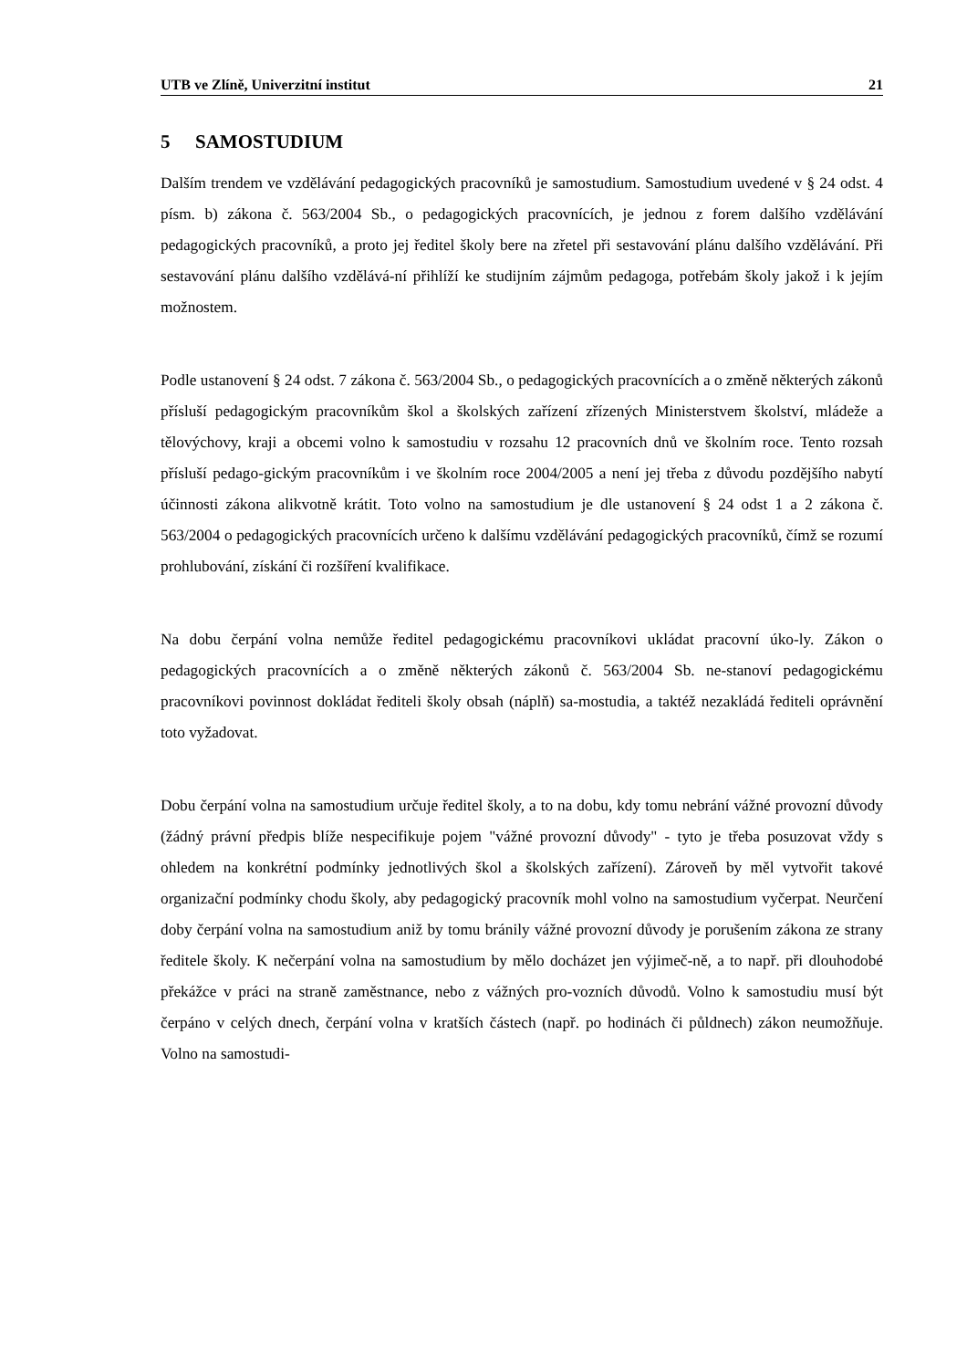UTB ve Zlíně, Univerzitní institut 21
5 SAMOSTUDIUM
Dalším trendem ve vzdělávání pedagogických pracovníků je samostudium. Samostudium uvedené v § 24 odst. 4 písm. b) zákona č. 563/2004 Sb., o pedagogických pracovnících, je jednou z forem dalšího vzdělávání pedagogických pracovníků, a proto jej ředitel školy bere na zřetel při sestavování plánu dalšího vzdělávání. Při sestavování plánu dalšího vzdělává-ní přihlíží ke studijním zájmům pedagoga, potřebám školy jakož i k jejím možnostem.
Podle ustanovení § 24 odst. 7 zákona č. 563/2004 Sb., o pedagogických pracovnících a o změně některých zákonů přísluší pedagogickým pracovníkům škol a školských zařízení zřízených Ministerstvem školství, mládeže a tělovýchovy, kraji a obcemi volno k samostudiu v rozsahu 12 pracovních dnů ve školním roce. Tento rozsah přísluší pedago-gickým pracovníkům i ve školním roce 2004/2005 a není jej třeba z důvodu pozdějšího nabytí účinnosti zákona alikvotně krátit. Toto volno na samostudium je dle ustanovení § 24 odst 1 a 2 zákona č. 563/2004 o pedagogických pracovnících určeno k dalšímu vzdělávání pedagogických pracovníků, čímž se rozumí prohlubování, získání či rozšíření kvalifikace.
Na dobu čerpání volna nemůže ředitel pedagogickému pracovníkovi ukládat pracovní úko-ly. Zákon o pedagogických pracovnících a o změně některých zákonů č. 563/2004 Sb. ne-stanoví pedagogickému pracovníkovi povinnost dokládat řediteli školy obsah (náplň) sa-mostudia, a taktéž nezakládá řediteli oprávnění toto vyžadovat.
Dobu čerpání volna na samostudium určuje ředitel školy, a to na dobu, kdy tomu nebrání vážné provozní důvody (žádný právní předpis blíže nespecifikuje pojem "vážné provozní důvody" - tyto je třeba posuzovat vždy s ohledem na konkrétní podmínky jednotlivých škol a školských zařízení). Zároveň by měl vytvořit takové organizační podmínky chodu školy, aby pedagogický pracovník mohl volno na samostudium vyčerpat. Neurčení doby čerpání volna na samostudium aniž by tomu bránily vážné provozní důvody je porušením zákona ze strany ředitele školy. K nečerpání volna na samostudium by mělo docházet jen výjimeč-ně, a to např. při dlouhodobé překážce v práci na straně zaměstnance, nebo z vážných pro-vozních důvodů. Volno k samostudiu musí být čerpáno v celých dnech, čerpání volna v kratších částech (např. po hodinách či půldnech) zákon neumožňuje. Volno na samostudi-